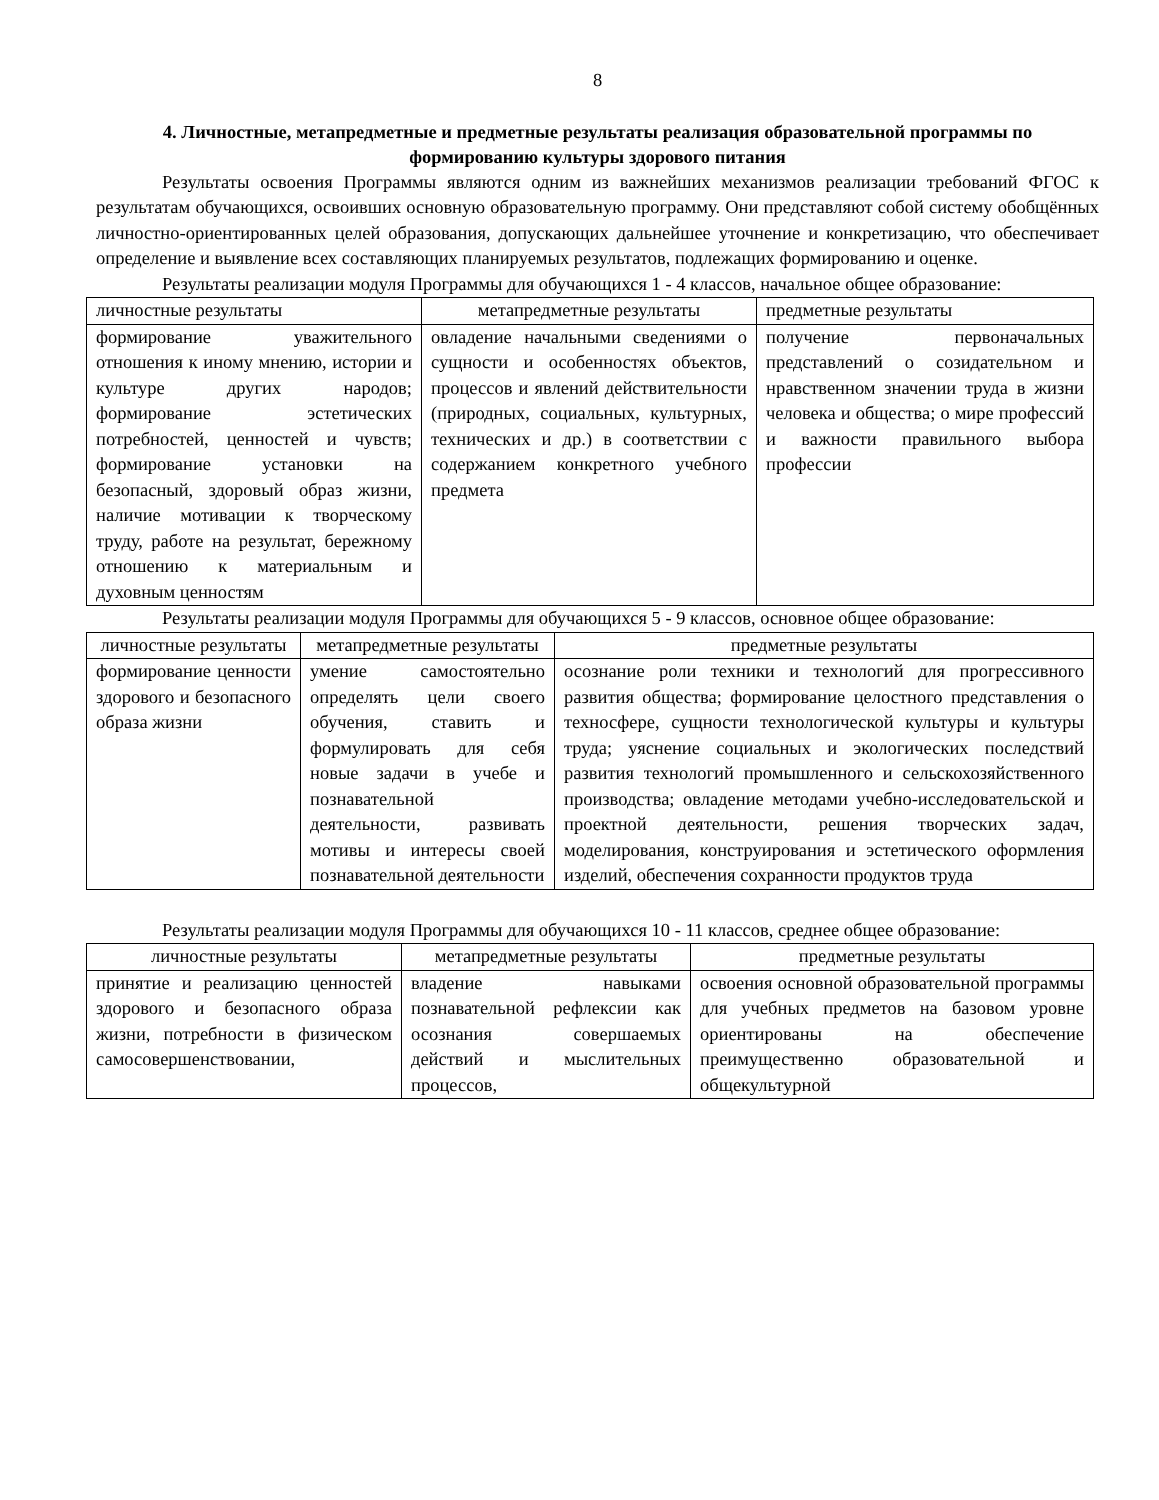8
4. Личностные, метапредметные и предметные результаты реализация образовательной программы по формированию культуры здорового питания
Результаты освоения Программы являются одним из важнейших механизмов реализации требований ФГОС к результатам обучающихся, освоивших основную образовательную программу. Они представляют собой систему обобщённых личностно-ориентированных целей образования, допускающих дальнейшее уточнение и конкретизацию, что обеспечивает определение и выявление всех составляющих планируемых результатов, подлежащих формированию и оценке.
Результаты реализации модуля Программы для обучающихся 1 - 4 классов, начальное общее образование:
| личностные результаты | метапредметные результаты | предметные результаты |
| --- | --- | --- |
| формирование уважительного отношения к иному мнению, истории и культуре других народов; формирование эстетических потребностей, ценностей и чувств; формирование установки на безопасный, здоровый образ жизни, наличие мотивации к творческому труду, работе на результат, бережному отношению к материальным и духовным ценностям | овладение начальными сведениями о сущности и особенностях объектов, процессов и явлений действительности (природных, социальных, культурных, технических и др.) в соответствии с содержанием конкретного учебного предмета | получение первоначальных представлений о созидательном и нравственном значении труда в жизни человека и общества; о мире профессий и важности правильного выбора профессии |
Результаты реализации модуля Программы для обучающихся 5 - 9 классов, основное общее образование:
| личностные результаты | метапредметные результаты | предметные результаты |
| --- | --- | --- |
| формирование ценности здорового и безопасного образа жизни | умение самостоятельно определять цели своего обучения, ставить и формулировать для себя новые задачи в учебе и познавательной деятельности, развивать мотивы и интересы своей познавательной деятельности | осознание роли техники и технологий для прогрессивного развития общества; формирование целостного представления о техносфере, сущности технологической культуры и культуры труда; уяснение социальных и экологических последствий развития технологий промышленного и сельскохозяйственного производства; овладение методами учебно-исследовательской и проектной деятельности, решения творческих задач, моделирования, конструирования и эстетического оформления изделий, обеспечения сохранности продуктов труда |
Результаты реализации модуля Программы для обучающихся 10 - 11 классов, среднее общее образование:
| личностные результаты | метапредметные результаты | предметные результаты |
| --- | --- | --- |
| принятие и реализацию ценностей здорового и безопасного образа жизни, потребности в физическом самосовершенствовании, | владение навыками познавательной рефлексии как осознания совершаемых действий и мыслительных процессов, | освоения основной образовательной программы для учебных предметов на базовом уровне ориентированы на обеспечение преимущественно образовательной и общекультурной |